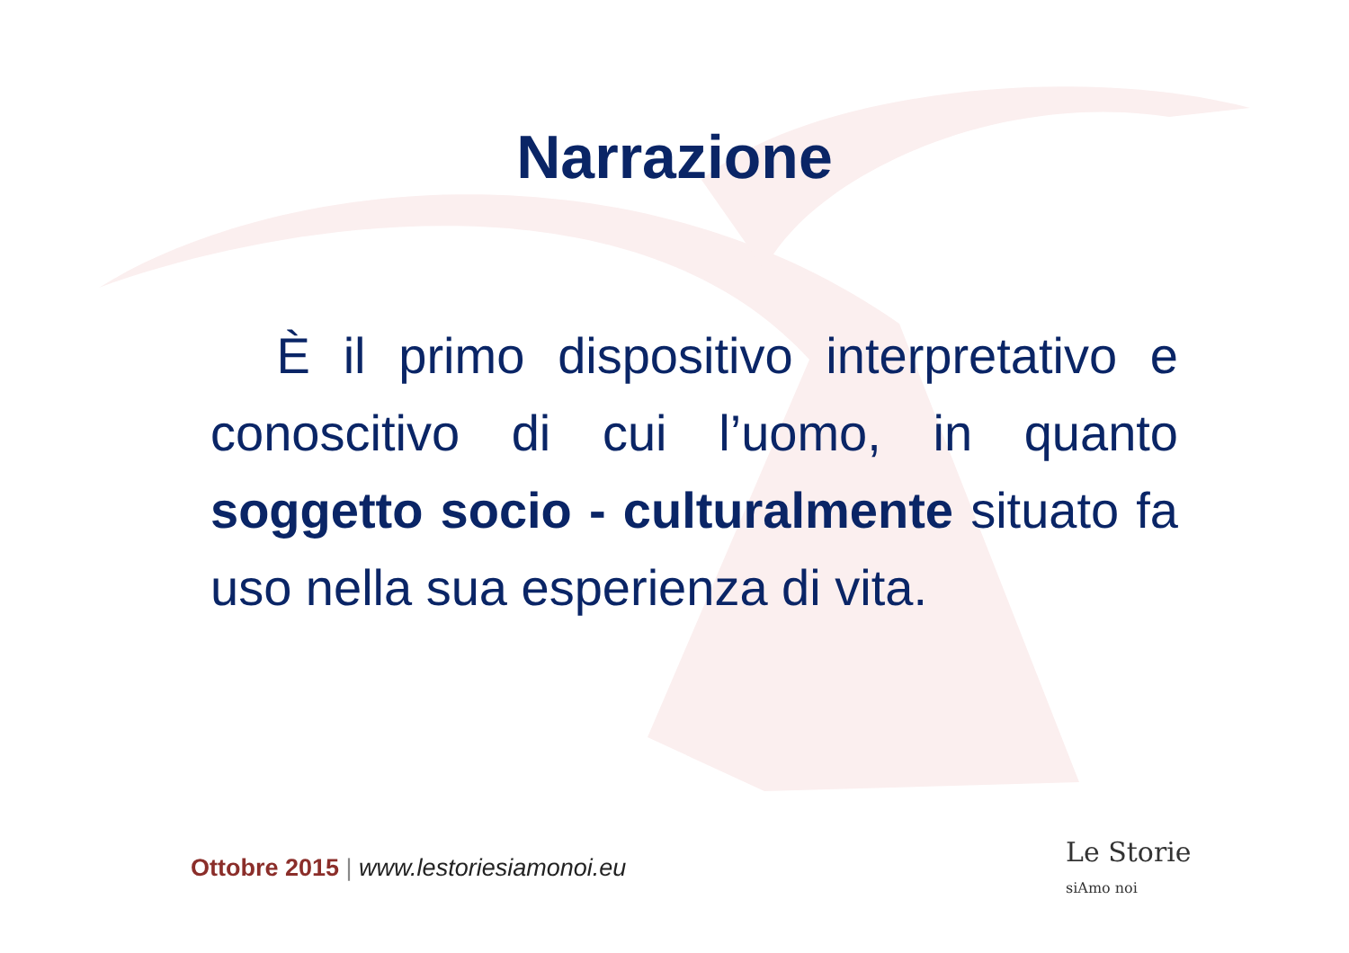Narrazione
È il primo dispositivo interpretativo e conoscitivo di cui l’uomo, in quanto soggetto socio - culturalmente situato fa uso nella sua esperienza di vita.
Ottobre 2015 | www.lestoriesiamonoi.eu
Le Storie
siAmo noi